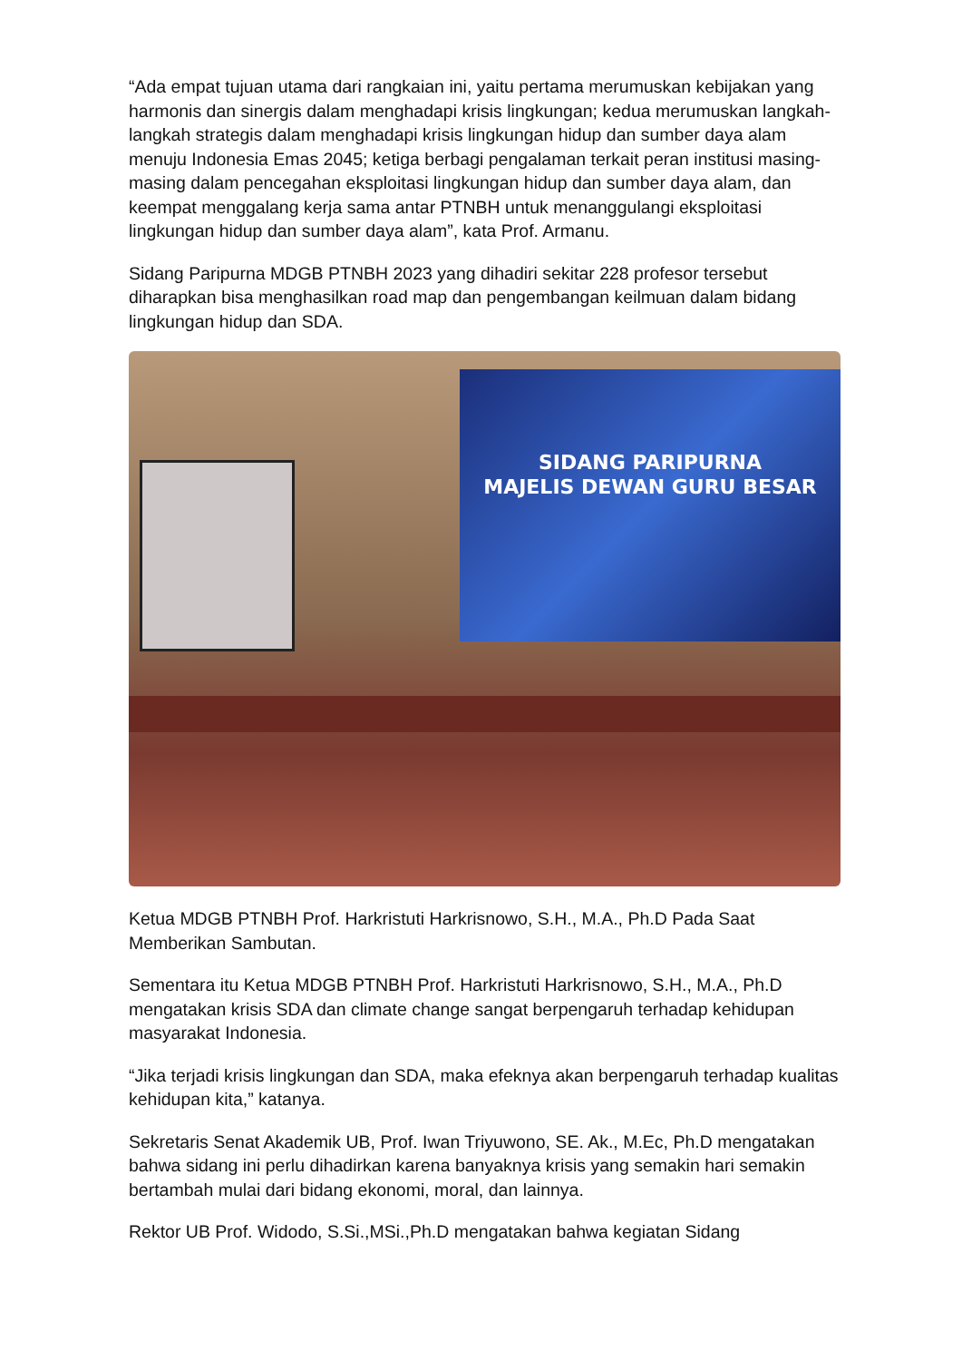“Ada empat tujuan utama dari rangkaian ini, yaitu pertama merumuskan kebijakan yang harmonis dan sinergis dalam menghadapi krisis lingkungan; kedua merumuskan langkah- langkah strategis dalam menghadapi krisis lingkungan hidup dan sumber daya alam menuju Indonesia Emas 2045; ketiga berbagi pengalaman terkait peran institusi masing-masing dalam pencegahan eksploitasi lingkungan hidup dan sumber daya alam, dan keempat menggalang kerja sama antar PTNBH untuk menanggulangi eksploitasi lingkungan hidup dan sumber daya alam”, kata Prof. Armanu.
Sidang Paripurna MDGB PTNBH 2023 yang dihadiri sekitar 228 profesor tersebut diharapkan bisa menghasilkan road map dan pengembangan keilmuan dalam bidang lingkungan hidup dan SDA.
SIDANG PARIPURNA
MAJELIS DEWAN GURU BESAR
Ketua MDGB PTNBH Prof. Harkristuti Harkrisnowo, S.H., M.A., Ph.D Pada Saat Memberikan Sambutan.
Sementara itu Ketua MDGB PTNBH Prof. Harkristuti Harkrisnowo, S.H., M.A., Ph.D mengatakan krisis SDA dan climate change sangat berpengaruh terhadap kehidupan masyarakat Indonesia.
“Jika terjadi krisis lingkungan dan SDA, maka efeknya akan berpengaruh terhadap kualitas kehidupan kita,” katanya.
Sekretaris Senat Akademik UB, Prof. Iwan Triyuwono, SE. Ak., M.Ec, Ph.D mengatakan bahwa sidang ini perlu dihadirkan karena banyaknya krisis yang semakin hari semakin bertambah mulai dari bidang ekonomi, moral, dan lainnya.
Rektor UB Prof. Widodo, S.Si.,MSi.,Ph.D mengatakan bahwa kegiatan Sidang